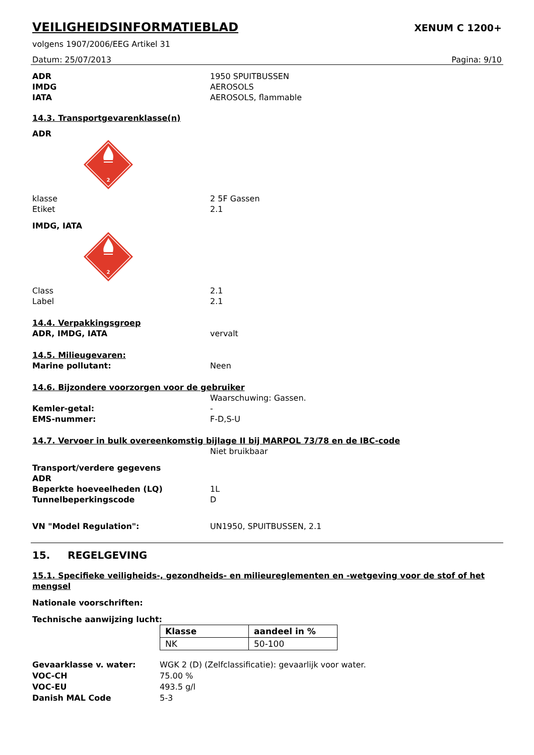VEILIGHEIDSINFORMATIEBLAD
XENUM C 1200+
volgens 1907/2006/EEG Artikel 31
Datum: 25/07/2013 Pagina: 9/10
ADR 1950 SPUITBUSSEN
IMDG AEROSOLS
IATA AEROSOLS, flammable
14.3. Transportgevarenklasse(n)
ADR
2
klasse 2 5F Gassen
Etiket 2.1
IMDG, IATA
2
Class 2.1
Label 2.1
14.4. Verpakkingsgroep
ADR, IMDG, IATA vervalt
14.5. Milieugevaren:
Marine pollutant: Neen
14.6. Bijzondere voorzorgen voor de gebruiker
Waarschuwing: Gassen.
Kemler-getal: -
EMS-nummer: F-D,S-U
14.7. Vervoer in bulk overeenkomstig bijlage II bij MARPOL 73/78 en de IBC-code
Niet bruikbaar
Transport/verdere gegevens
ADR
Beperkte hoeveelheden (LQ) 1L
Tunnelbeperkingscode D
VN "Model Regulation": UN1950, SPUITBUSSEN, 2.1
15. REGELGEVING
15.1. Specifieke veiligheids-, gezondheids- en milieureglementen en -wetgeving voor de stof of het mengsel
Nationale voorschriften:
Technische aanwijzing lucht:
| Klasse | aandeel in % |
| --- | --- |
| NK | 50-100 |
Gevaarklasse v. water: WGK 2 (D) (Zelfclassificatie): gevaarlijk voor water.
VOC-CH 75.00 %
VOC-EU 493.5 g/l
Danish MAL Code 5-3